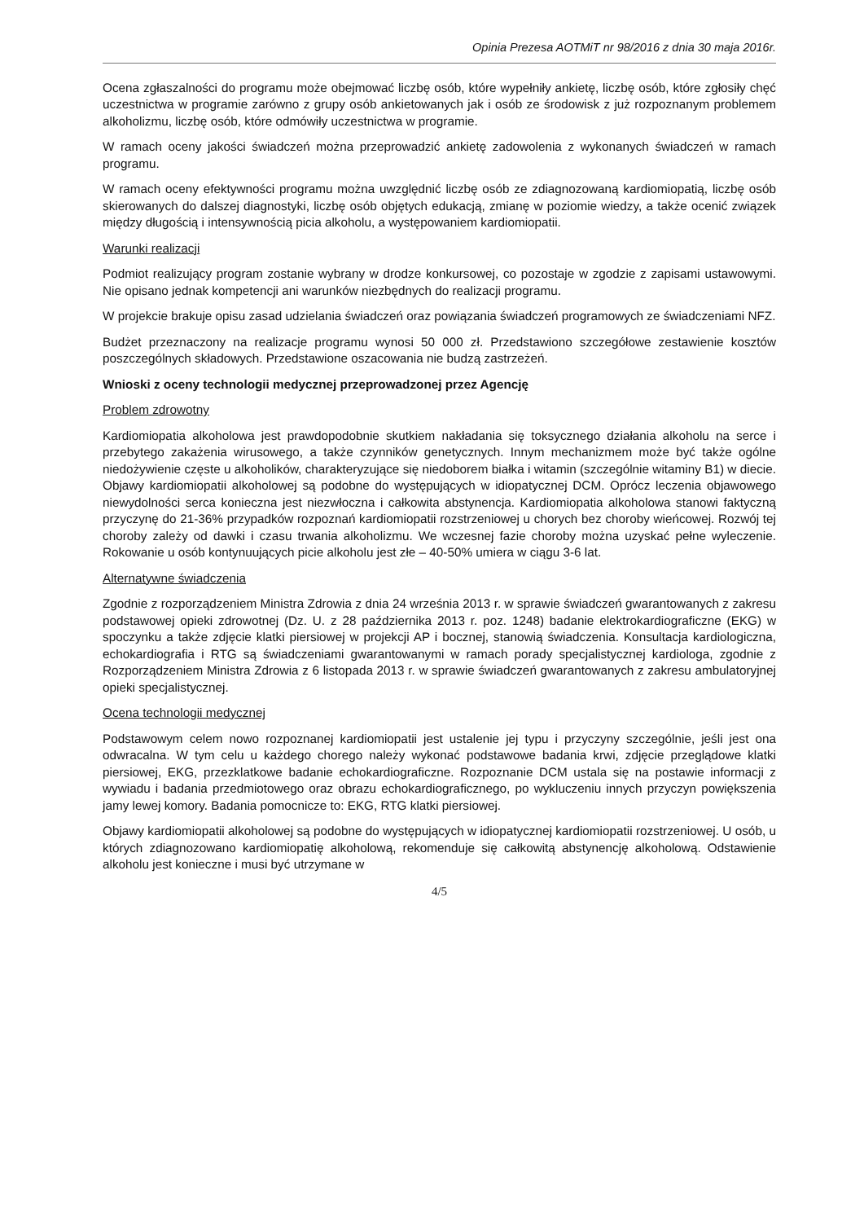Opinia Prezesa AOTMiT nr 98/2016 z dnia 30 maja 2016r.
Ocena zgłaszalności do programu może obejmować liczbę osób, które wypełniły ankietę, liczbę osób, które zgłosiły chęć uczestnictwa w programie zarówno z grupy osób ankietowanych jak i osób ze środowisk z już rozpoznanym problemem alkoholizmu, liczbę osób, które odmówiły uczestnictwa w programie.
W ramach oceny jakości świadczeń można przeprowadzić ankietę zadowolenia z wykonanych świadczeń w ramach programu.
W ramach oceny efektywności programu można uwzględnić liczbę osób ze zdiagnozowaną kardiomiopatią, liczbę osób skierowanych do dalszej diagnostyki, liczbę osób objętych edukacją, zmianę w poziomie wiedzy, a także ocenić związek między długością i intensywnością picia alkoholu, a występowaniem kardiomiopatii.
Warunki realizacji
Podmiot realizujący program zostanie wybrany w drodze konkursowej, co pozostaje w zgodzie z zapisami ustawowymi. Nie opisano jednak kompetencji ani warunków niezbędnych do realizacji programu.
W projekcie brakuje opisu zasad udzielania świadczeń oraz powiązania świadczeń programowych ze świadczeniami NFZ.
Budżet przeznaczony na realizacje programu wynosi 50 000 zł. Przedstawiono szczegółowe zestawienie kosztów poszczególnych składowych. Przedstawione oszacowania nie budzą zastrzeżeń.
Wnioski z oceny technologii medycznej przeprowadzonej przez Agencję
Problem zdrowotny
Kardiomiopatia alkoholowa jest prawdopodobnie skutkiem nakładania się toksycznego działania alkoholu na serce i przebytego zakażenia wirusowego, a także czynników genetycznych. Innym mechanizmem może być także ogólne niedożywienie częste u alkoholików, charakteryzujące się niedoborem białka i witamin (szczególnie witaminy B1) w diecie. Objawy kardiomiopatii alkoholowej są podobne do występujących w idiopatycznej DCM. Oprócz leczenia objawowego niewydolności serca konieczna jest niezwłoczna i całkowita abstynencja. Kardiomiopatia alkoholowa stanowi faktyczną przyczynę do 21-36% przypadków rozpoznań kardiomiopatii rozstrzeniowej u chorych bez choroby wieńcowej. Rozwój tej choroby zależy od dawki i czasu trwania alkoholizmu. We wczesnej fazie choroby można uzyskać pełne wyleczenie. Rokowanie u osób kontynuujących picie alkoholu jest złe – 40-50% umiera w ciągu 3-6 lat.
Alternatywne świadczenia
Zgodnie z rozporządzeniem Ministra Zdrowia z dnia 24 września 2013 r. w sprawie świadczeń gwarantowanych z zakresu podstawowej opieki zdrowotnej (Dz. U. z 28 października 2013 r. poz. 1248) badanie elektrokardiograficzne (EKG) w spoczynku a także zdjęcie klatki piersiowej w projekcji AP i bocznej, stanowią świadczenia. Konsultacja kardiologiczna, echokardiografia i RTG są świadczeniami gwarantowanymi w ramach porady specjalistycznej kardiologa, zgodnie z Rozporządzeniem Ministra Zdrowia z 6 listopada 2013 r. w sprawie świadczeń gwarantowanych z zakresu ambulatoryjnej opieki specjalistycznej.
Ocena technologii medycznej
Podstawowym celem nowo rozpoznanej kardiomiopatii jest ustalenie jej typu i przyczyny szczególnie, jeśli jest ona odwracalna. W tym celu u każdego chorego należy wykonać podstawowe badania krwi, zdjęcie przeglądowe klatki piersiowej, EKG, przezklatkowe badanie echokardiograficzne. Rozpoznanie DCM ustala się na postawie informacji z wywiadu i badania przedmiotowego oraz obrazu echokardiograficznego, po wykluczeniu innych przyczyn powiększenia jamy lewej komory. Badania pomocnicze to: EKG, RTG klatki piersiowej.
Objawy kardiomiopatii alkoholowej są podobne do występujących w idiopatycznej kardiomiopatii rozstrzeniowej. U osób, u których zdiagnozowano kardiomiopatię alkoholową, rekomenduje się całkowitą abstynencję alkoholową. Odstawienie alkoholu jest konieczne i musi być utrzymane w
4/5